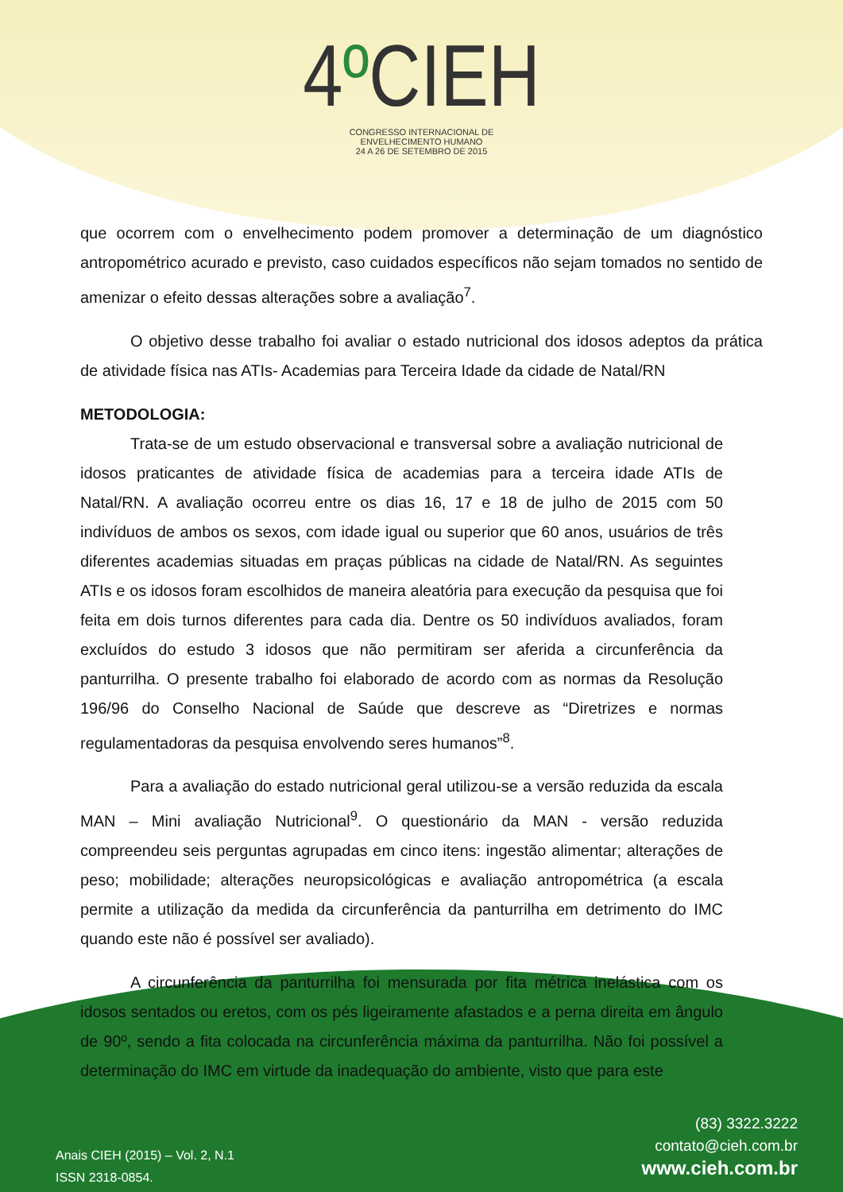4º CIEH
CONGRESSO INTERNACIONAL DE
ENVELHECIMENTO HUMANO
24 A 26 DE SETEMBRO DE 2015
que ocorrem com o envelhecimento podem promover a determinação de um diagnóstico antropométrico acurado e previsto, caso cuidados específicos não sejam tomados no sentido de amenizar o efeito dessas alterações sobre a avaliação<sup>7</sup>.
O objetivo desse trabalho foi avaliar o estado nutricional dos idosos adeptos da prática de atividade física nas ATIs- Academias para Terceira Idade da cidade de Natal/RN
METODOLOGIA:
Trata-se de um estudo observacional e transversal sobre a avaliação nutricional de idosos praticantes de atividade física de academias para a terceira idade ATIs de Natal/RN. A avaliação ocorreu entre os dias 16, 17 e 18 de julho de 2015 com 50 indivíduos de ambos os sexos, com idade igual ou superior que 60 anos, usuários de três diferentes academias situadas em praças públicas na cidade de Natal/RN. As seguintes ATIs e os idosos foram escolhidos de maneira aleatória para execução da pesquisa que foi feita em dois turnos diferentes para cada dia. Dentre os 50 indivíduos avaliados, foram excluídos do estudo 3 idosos que não permitiram ser aferida a circunferência da panturrilha. O presente trabalho foi elaborado de acordo com as normas da Resolução 196/96 do Conselho Nacional de Saúde que descreve as “Diretrizes e normas regulamentadoras da pesquisa envolvendo seres humanos”<sup>8</sup>.
Para a avaliação do estado nutricional geral utilizou-se a versão reduzida da escala MAN – Mini avaliação Nutricional<sup>9</sup>. O questionário da MAN - versão reduzida compreendeu seis perguntas agrupadas em cinco itens: ingestão alimentar; alterações de peso; mobilidade; alterações neuropsicológicas e avaliação antropométrica (a escala permite a utilização da medida da circunferência da panturrilha em detrimento do IMC quando este não é possível ser avaliado).
A circunferência da panturrilha foi mensurada por fita métrica inelástica com os idosos sentados ou eretos, com os pés ligeiramente afastados e a perna direita em ângulo de 90º, sendo a fita colocada na circunferência máxima da panturrilha. Não foi possível a determinação do IMC em virtude da inadequação do ambiente, visto que para este
Anais CIEH (2015) – Vol. 2, N.1
ISSN 2318-0854.
(83) 3322.3222
contato@cieh.com.br
www.cieh.com.br